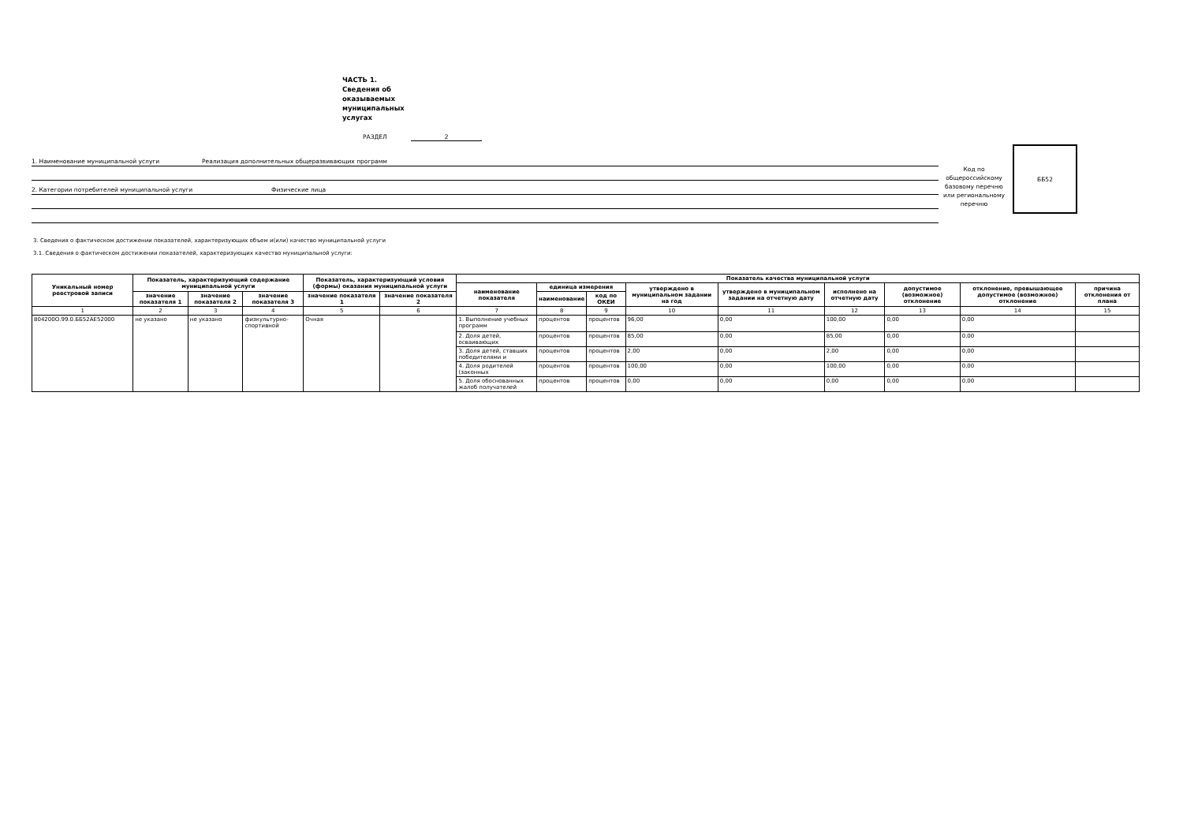ЧАСТЬ 1. Сведения об оказываемых муниципальных услугах
РАЗДЕЛ 2
1. Наименование муниципальной услуги Реализация дополнительных общеразвивающих программ
2. Категории потребителей муниципальной услуги Физические лица
Код по общероссийскому базовому перечню или региональному перечню
ББ52
3. Сведения о фактическом достижении показателей, характеризующих объем и(или) качество муниципальной услуги
3.1. Сведения о фактическом достижении показателей, характеризующих качество муниципальной услуги:
| Уникальный номер реестровой записи | Показатель, характеризующий содержание муниципальной услуги | | | Показатель, характеризующий условия (формы) оказания муниципальной услуги | | Показатель качества муниципальной услуги | | | | | | | | |
| --- | --- | --- | --- | --- | --- | --- | --- | --- | --- | --- | --- | --- | --- | --- |
| | | | | | | наименование показателя | единица измерения | | утверждено в муниципальном задании на год | утверждено в муниципальном задании на отчетную дату | исполнено на отчетную дату | допустимое (возможное) отклонение | отклонение, превышающее допустимое (возможное) отклонение | причина отклонения от плана |
| | значение показателя 1 | значение показателя 2 | значение показателя 3 | значение показателя 1 | значение показателя 2 | | наименование | код по ОКЕИ | | | | | | |
| 1 | 2 | 3 | 4 | 5 | 6 | 7 | 8 | 9 | 10 | 11 | 12 | 13 | 14 | 15 |
| 804200О.99.0.ББ52АЕ52000 | не указано | не указано | физкультурно-спортивной | Очная | | 1. Выполнение учебных программ | процентов | процентов | 96,00 | 0,00 | 100,00 | 0,00 | 0,00 | |
| | | | | | | 2. Доля детей, осваивающих | процентов | процентов | 85,00 | 0,00 | 85,00 | 0,00 | 0,00 | |
| | | | | | | 3. Доля детей, ставших победителями и | процентов | процентов | 2,00 | 0,00 | 2,00 | 0,00 | 0,00 | |
| | | | | | | 4. Доля родителей (законных | процентов | процентов | 100,00 | 0,00 | 100,00 | 0,00 | 0,00 | |
| | | | | | | 5. Доля обоснованных жалоб получателей | процентов | процентов | 0,00 | 0,00 | 0,00 | 0,00 | 0,00 | |